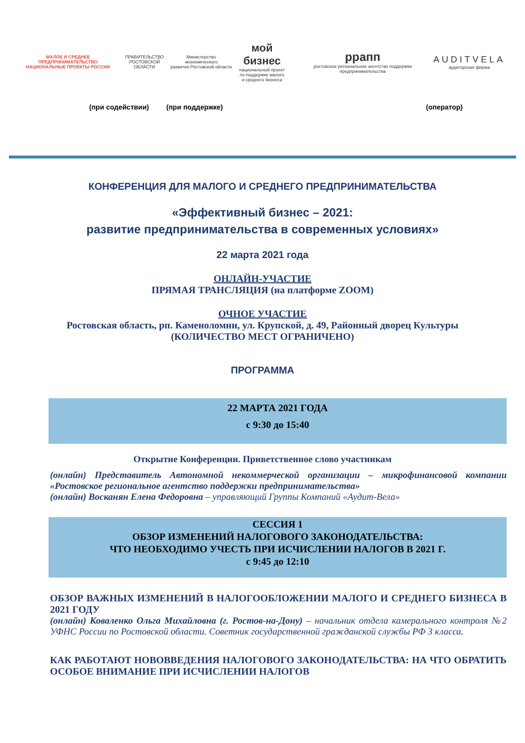МАЛОЕ И СРЕДНЕЕ ПРЕДПРИНИМАТЕЛЬСТВО
НАЦИОНАЛЬНЫЕ ПРОЕКТЫ РОССИИ
ПРАВИТЕЛЬСТВО
РОСТОВСКОЙ ОБЛАСТИ
Министерство экономического
развития Ростовской области
мой бизнес
национальный проект
по поддержке малого
и среднего бизнеса
ррапп
ростовское региональное агентство поддержки предпринимательства
AUDITVELA
аудиторская фирма
(при содействии) (при поддержке) (оператор)
КОНФЕРЕНЦИЯ ДЛЯ МАЛОГО И СРЕДНЕГО ПРЕДПРИНИМАТЕЛЬСТВА
«Эффективный бизнес – 2021:
развитие предпринимательства в современных условиях»
22 марта 2021 года
ОНЛАЙН-УЧАСТИЕ
ПРЯМАЯ ТРАНСЛЯЦИЯ (на платформе ZOOM)
ОЧНОЕ УЧАСТИЕ
Ростовская область, рп. Каменоломни, ул. Крупской, д. 49, Районный дворец Культуры
(КОЛИЧЕСТВО МЕСТ ОГРАНИЧЕНО)
ПРОГРАММА
22 МАРТА 2021 ГОДА
с 9:30 до 15:40
Открытие Конференции. Приветственное слово участникам
(онлайн) Представитель Автономной некоммерческой организации – микрофинансовой компании «Ростовское региональное агентство поддержки предпринимательства»
(онлайн) Восканян Елена Федоровна – управляющий Группы Компаний «Аудит-Вела»
СЕССИЯ 1
ОБЗОР ИЗМЕНЕНИЙ НАЛОГОВОГО ЗАКОНОДАТЕЛЬСТВА:
ЧТО НЕОБХОДИМО УЧЕСТЬ ПРИ ИСЧИСЛЕНИИ НАЛОГОВ В 2021 Г.
с 9:45 до 12:10
ОБЗОР ВАЖНЫХ ИЗМЕНЕНИЙ В НАЛОГООБЛОЖЕНИИ МАЛОГО И СРЕДНЕГО БИЗНЕСА В 2021 ГОДУ
(онлайн) Коваленко Ольга Михайловна (г. Ростов-на-Дону) – начальник отдела камерального контроля №2 УФНС России по Ростовской области. Советник государственной гражданской службы РФ 3 класса.
КАК РАБОТАЮТ НОВОВВЕДЕНИЯ НАЛОГОВОГО ЗАКОНОДАТЕЛЬСТВА: НА ЧТО ОБРАТИТЬ ОСОБОЕ ВНИМАНИЕ ПРИ ИСЧИСЛЕНИИ НАЛОГОВ